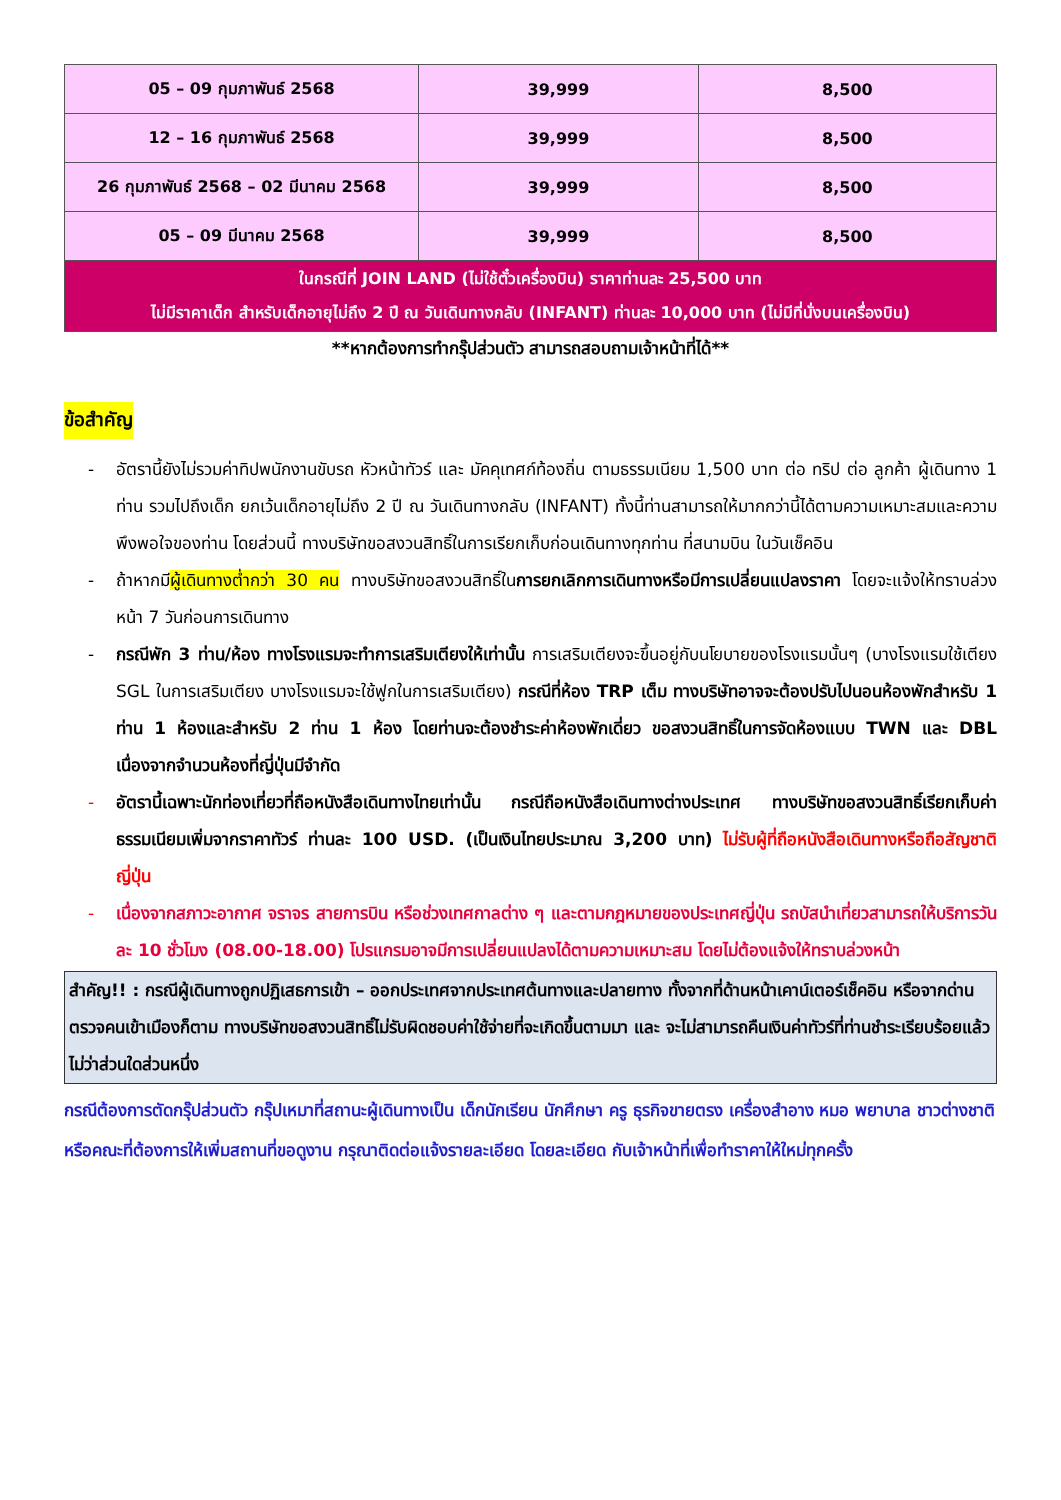| 05 – 09 กุมภาพันธ์ 2568 | 39,999 | 8,500 |
| 12 – 16 กุมภาพันธ์ 2568 | 39,999 | 8,500 |
| 26 กุมภาพันธ์ 2568 – 02 มีนาคม 2568 | 39,999 | 8,500 |
| 05 – 09 มีนาคม 2568 | 39,999 | 8,500 |
| ในกรณีที่ JOIN LAND (ไม่ใช้ตั๋วเครื่องบิน) ราคาท่านละ 25,500 บาท ไม่มีราคาเด็ก สำหรับเด็กอายุไม่ถึง 2 ปี ณ วันเดินทางกลับ (INFANT) ท่านละ 10,000 บาท (ไม่มีที่นั่งบนเครื่องบิน) | | |
**หากต้องการทำกรุ๊ปส่วนตัว สามารถสอบถามเจ้าหน้าที่ได้**
ข้อสำคัญ
- อัตรานี้ยังไม่รวมค่าทิปพนักงานขับรถ หัวหน้าทัวร์ และ มัคคุเทศก์ท้องถิ่น ตามธรรมเนียม 1,500 บาท ต่อ ทริป ต่อ ลูกค้า ผู้เดินทาง 1 ท่าน รวมไปถึงเด็ก ยกเว้นเด็กอายุไม่ถึง 2 ปี ณ วันเดินทางกลับ (INFANT) ทั้งนี้ท่านสามารถให้มากกว่านี้ได้ตามความเหมาะสมและความพึงพอใจของท่าน โดยส่วนนี้ ทางบริษัทขอสงวนสิทธิ์ในการเรียกเก็บก่อนเดินทางทุกท่าน ที่สนามบิน ในวันเช็คอิน
- ถ้าหากมีผู้เดินทางต่ำกว่า 30 คน ทางบริษัทขอสงวนสิทธิ์ในการยกเลิกการเดินทางหรือมีการเปลี่ยนแปลงราคา โดยจะแจ้งให้ทราบล่วงหน้า 7 วันก่อนการเดินทาง
- กรณีพัก 3 ท่าน/ห้อง ทางโรงแรมจะทำการเสริมเตียงให้เท่านั้น การเสริมเตียงจะขึ้นอยู่กับนโยบายของโรงแรมนั้นๆ (บางโรงแรมใช้เตียง SGL ในการเสริมเตียง บางโรงแรมจะใช้ฟูกในการเสริมเตียง) กรณีที่ห้อง TRP เต็ม ทางบริษัทอาจจะต้องปรับไปนอนห้องพักสำหรับ 1 ท่าน 1 ห้องและสำหรับ 2 ท่าน 1 ห้อง โดยท่านจะต้องชำระค่าห้องพักเดี่ยว ขอสงวนสิทธิ์ในการจัดห้องแบบ TWN และ DBL เนื่องจากจำนวนห้องที่ญี่ปุ่นมีจำกัด
- อัตรานี้เฉพาะนักท่องเที่ยวที่ถือหนังสือเดินทางไทยเท่านั้น กรณีถือหนังสือเดินทางต่างประเทศ ทางบริษัทขอสงวนสิทธิ์เรียกเก็บค่าธรรมเนียมเพิ่มจากราคาทัวร์ ท่านละ 100 USD. (เป็นเงินไทยประมาณ 3,200 บาท) ไม่รับผู้ที่ถือหนังสือเดินทางหรือถือสัญชาติ ญี่ปุ่น
- เนื่องจากสภาวะอากาศ จราจร สายการบิน หรือช่วงเทศกาลต่าง ๆ และตามกฎหมายของประเทศญี่ปุ่น รถบัสนำเที่ยวสามารถให้บริการวันละ 10 ชั่วโมง (08.00-18.00) โปรแกรมอาจมีการเปลี่ยนแปลงได้ตามความเหมาะสม โดยไม่ต้องแจ้งให้ทราบล่วงหน้า
สำคัญ!! : กรณีผู้เดินทางถูกปฏิเสธการเข้า – ออกประเทศจากประเทศต้นทางและปลายทาง ทั้งจากที่ด้านหน้าเคาน์เตอร์เช็คอิน หรือจากด่านตรวจคนเข้าเมืองก็ตาม ทางบริษัทขอสงวนสิทธิ์ไม่รับผิดชอบค่าใช้จ่ายที่จะเกิดขึ้นตามมา และ จะไม่สามารถคืนเงินค่าทัวร์ที่ท่านชำระเรียบร้อยแล้วไม่ว่าส่วนใดส่วนหนึ่ง
กรณีต้องการตัดกรุ๊ปส่วนตัว กรุ๊ปเหมาที่สถานะผู้เดินทางเป็น เด็กนักเรียน นักศึกษา ครู ธุรกิจขายตรง เครื่องสำอาง หมอ พยาบาล ชาวต่างชาติ หรือคณะที่ต้องการให้เพิ่มสถานที่ขอดูงาน กรุณาติดต่อแจ้งรายละเอียด โดยละเอียด กับเจ้าหน้าที่เพื่อทำราคาให้ใหม่ทุกครั้ง